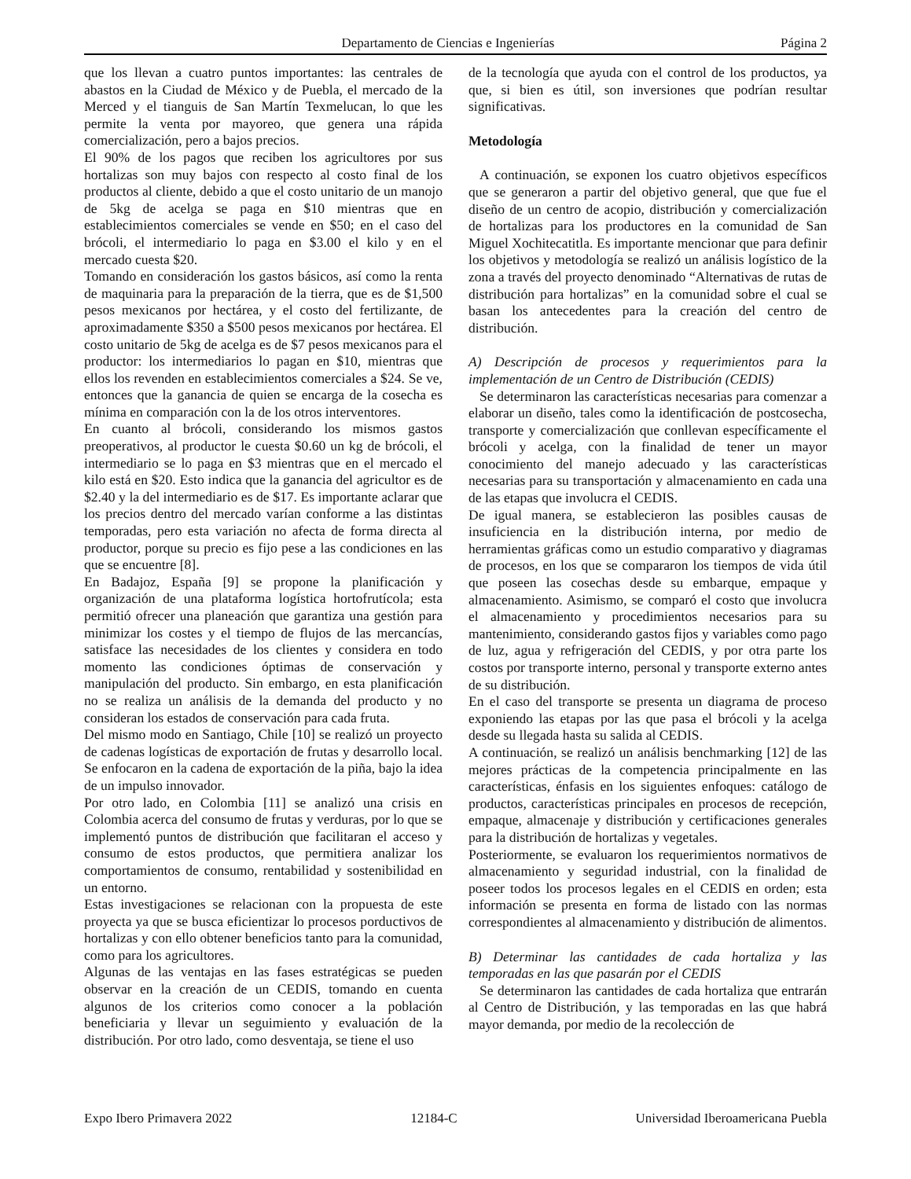Departamento de Ciencias e Ingenierías Página 2
que los llevan a cuatro puntos importantes: las centrales de abastos en la Ciudad de México y de Puebla, el mercado de la Merced y el tianguis de San Martín Texmelucan, lo que les permite la venta por mayoreo, que genera una rápida comercialización, pero a bajos precios.
El 90% de los pagos que reciben los agricultores por sus hortalizas son muy bajos con respecto al costo final de los productos al cliente, debido a que el costo unitario de un manojo de 5kg de acelga se paga en $10 mientras que en establecimientos comerciales se vende en $50; en el caso del brócoli, el intermediario lo paga en $3.00 el kilo y en el mercado cuesta $20.
Tomando en consideración los gastos básicos, así como la renta de maquinaria para la preparación de la tierra, que es de $1,500 pesos mexicanos por hectárea, y el costo del fertilizante, de aproximadamente $350 a $500 pesos mexicanos por hectárea. El costo unitario de 5kg de acelga es de $7 pesos mexicanos para el productor: los intermediarios lo pagan en $10, mientras que ellos los revenden en establecimientos comerciales a $24. Se ve, entonces que la ganancia de quien se encarga de la cosecha es mínima en comparación con la de los otros interventores.
En cuanto al brócoli, considerando los mismos gastos preoperativos, al productor le cuesta $0.60 un kg de brócoli, el intermediario se lo paga en $3 mientras que en el mercado el kilo está en $20. Esto indica que la ganancia del agricultor es de $2.40 y la del intermediario es de $17. Es importante aclarar que los precios dentro del mercado varían conforme a las distintas temporadas, pero esta variación no afecta de forma directa al productor, porque su precio es fijo pese a las condiciones en las que se encuentre [8].
En Badajoz, España [9] se propone la planificación y organización de una plataforma logística hortofrutícola; esta permitió ofrecer una planeación que garantiza una gestión para minimizar los costes y el tiempo de flujos de las mercancías, satisface las necesidades de los clientes y considera en todo momento las condiciones óptimas de conservación y manipulación del producto. Sin embargo, en esta planificación no se realiza un análisis de la demanda del producto y no consideran los estados de conservación para cada fruta.
Del mismo modo en Santiago, Chile [10] se realizó un proyecto de cadenas logísticas de exportación de frutas y desarrollo local. Se enfocaron en la cadena de exportación de la piña, bajo la idea de un impulso innovador.
Por otro lado, en Colombia [11] se analizó una crisis en Colombia acerca del consumo de frutas y verduras, por lo que se implementó puntos de distribución que facilitaran el acceso y consumo de estos productos, que permitiera analizar los comportamientos de consumo, rentabilidad y sostenibilidad en un entorno.
Estas investigaciones se relacionan con la propuesta de este proyecta ya que se busca eficientizar lo procesos porductivos de hortalizas y con ello obtener beneficios tanto para la comunidad, como para los agricultores.
Algunas de las ventajas en las fases estratégicas se pueden observar en la creación de un CEDIS, tomando en cuenta algunos de los criterios como conocer a la población beneficiaria y llevar un seguimiento y evaluación de la distribución. Por otro lado, como desventaja, se tiene el uso
de la tecnología que ayuda con el control de los productos, ya que, si bien es útil, son inversiones que podrían resultar significativas.
Metodología
A continuación, se exponen los cuatro objetivos específicos que se generaron a partir del objetivo general, que que fue el diseño de un centro de acopio, distribución y comercialización de hortalizas para los productores en la comunidad de San Miguel Xochitecatitla. Es importante mencionar que para definir los objetivos y metodología se realizó un análisis logístico de la zona a través del proyecto denominado “Alternativas de rutas de distribución para hortalizas” en la comunidad sobre el cual se basan los antecedentes para la creación del centro de distribución.
A) Descripción de procesos y requerimientos para la implementación de un Centro de Distribución (CEDIS)
Se determinaron las características necesarias para comenzar a elaborar un diseño, tales como la identificación de postcosecha, transporte y comercialización que conllevan específicamente el brócoli y acelga, con la finalidad de tener un mayor conocimiento del manejo adecuado y las características necesarias para su transportación y almacenamiento en cada una de las etapas que involucra el CEDIS.
De igual manera, se establecieron las posibles causas de insuficiencia en la distribución interna, por medio de herramientas gráficas como un estudio comparativo y diagramas de procesos, en los que se compararon los tiempos de vida útil que poseen las cosechas desde su embarque, empaque y almacenamiento. Asimismo, se comparó el costo que involucra el almacenamiento y procedimientos necesarios para su mantenimiento, considerando gastos fijos y variables como pago de luz, agua y refrigeración del CEDIS, y por otra parte los costos por transporte interno, personal y transporte externo antes de su distribución.
En el caso del transporte se presenta un diagrama de proceso exponiendo las etapas por las que pasa el brócoli y la acelga desde su llegada hasta su salida al CEDIS.
A continuación, se realizó un análisis benchmarking [12] de las mejores prácticas de la competencia principalmente en las características, énfasis en los siguientes enfoques: catálogo de productos, características principales en procesos de recepción, empaque, almacenaje y distribución y certificaciones generales para la distribución de hortalizas y vegetales.
Posteriormente, se evaluaron los requerimientos normativos de almacenamiento y seguridad industrial, con la finalidad de poseer todos los procesos legales en el CEDIS en orden; esta información se presenta en forma de listado con las normas correspondientes al almacenamiento y distribución de alimentos.
B) Determinar las cantidades de cada hortaliza y las temporadas en las que pasarán por el CEDIS
Se determinaron las cantidades de cada hortaliza que entrarán al Centro de Distribución, y las temporadas en las que habrá mayor demanda, por medio de la recolección de
Expo Ibero Primavera 2022 12184-C Universidad Iberoamericana Puebla